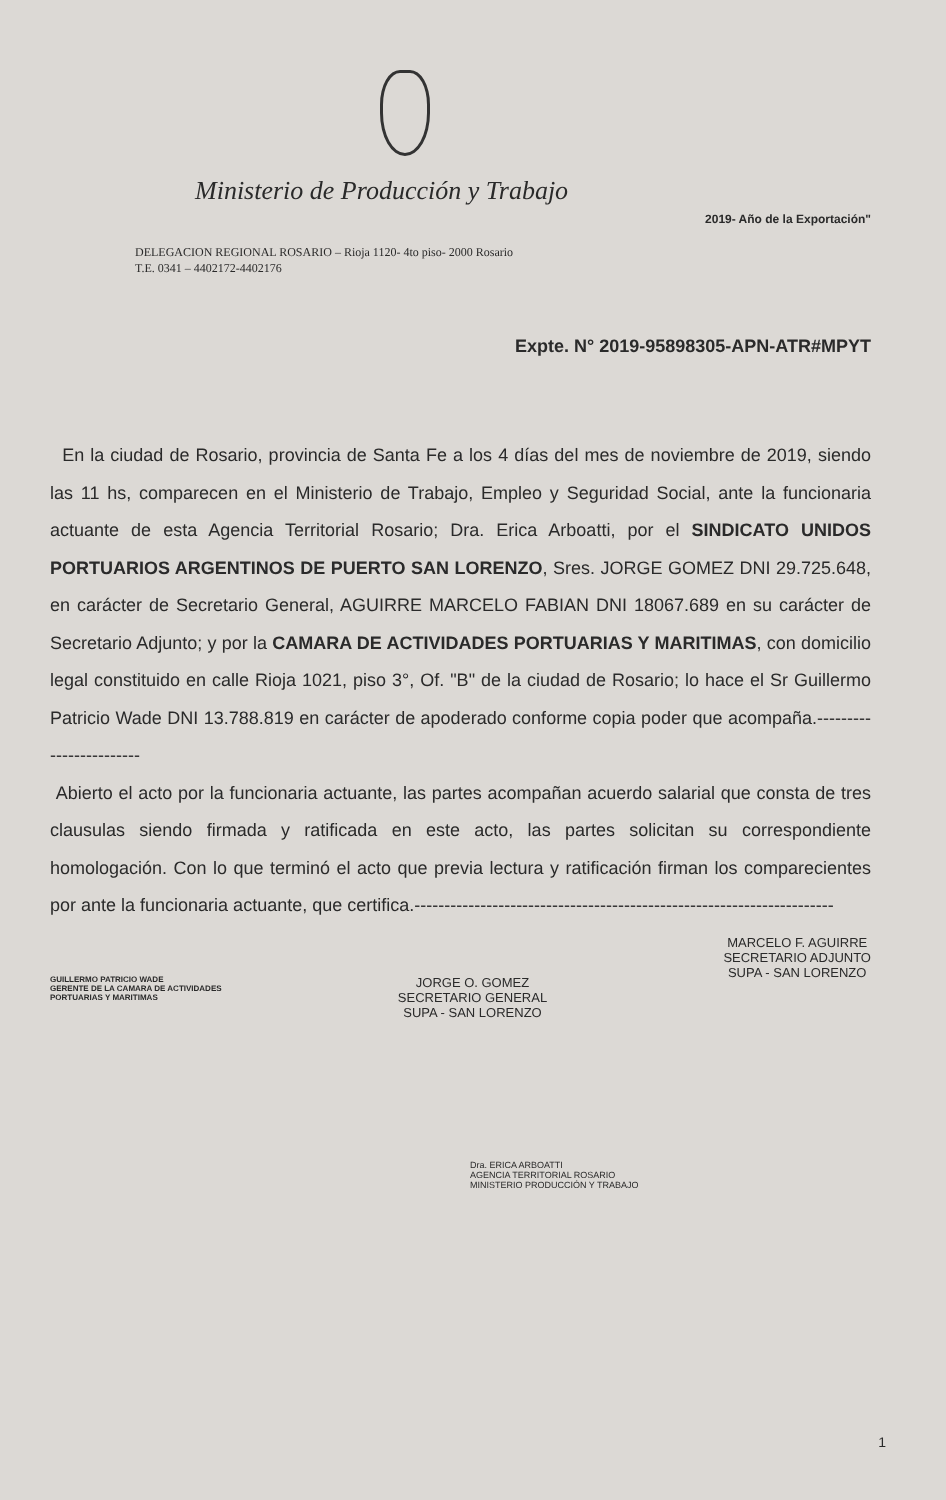Ministerio de Producción y Trabajo
2019- Año de la Exportación"
DELEGACION REGIONAL ROSARIO – Rioja 1120- 4to piso- 2000 Rosario
T.E. 0341 – 4402172-4402176
Expte. N° 2019-95898305-APN-ATR#MPYT
En la ciudad de Rosario, provincia de Santa Fe a los 4 días del mes de noviembre de 2019, siendo las 11 hs, comparecen en el Ministerio de Trabajo, Empleo y Seguridad Social, ante la funcionaria actuante de esta Agencia Territorial Rosario; Dra. Erica Arboatti, por el SINDICATO UNIDOS PORTUARIOS ARGENTINOS DE PUERTO SAN LORENZO, Sres. JORGE GOMEZ DNI 29.725.648, en carácter de Secretario General, AGUIRRE MARCELO FABIAN DNI 18067.689 en su carácter de Secretario Adjunto; y por la CAMARA DE ACTIVIDADES PORTUARIAS Y MARITIMAS, con domicilio legal constituido en calle Rioja 1021, piso 3°, Of. "B" de la ciudad de Rosario; lo hace el Sr Guillermo Patricio Wade DNI 13.788.819 en carácter de apoderado conforme copia poder que acompaña.------------------------
Abierto el acto por la funcionaria actuante, las partes acompañan acuerdo salarial que consta de tres clausulas siendo firmada y ratificada en este acto, las partes solicitan su correspondiente homologación. Con lo que terminó el acto que previa lectura y ratificación firman los comparecientes por ante la funcionaria actuante, que certifica.----------------------------------------------------------------------
GUILLERMO PATRICIO WADE
GERENTE DE LA CAMARA DE ACTIVIDADES
PORTUARIAS Y MARITIMAS
JORGE O. GOMEZ
SECRETARIO GENERAL
SUPA - SAN LORENZO
MARCELO F. AGUIRRE
SECRETARIO ADJUNTO
SUPA - SAN LORENZO
Dra. ERICA ARBOATTI
AGENCIA TERRITORIAL ROSARIO
MINISTERIO PRODUCCIÓN Y TRABAJO
1